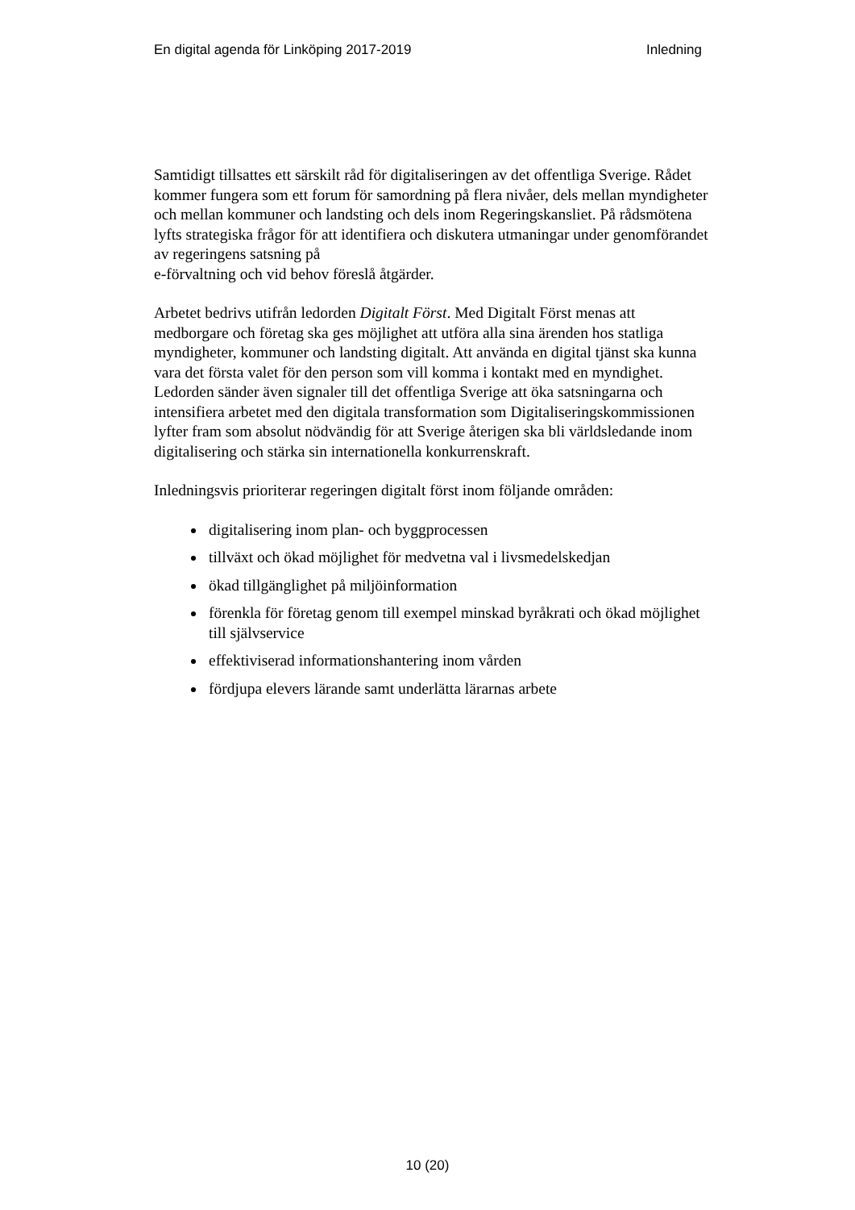En digital agenda för Linköping 2017-2019
Inledning
Samtidigt tillsattes ett särskilt råd för digitaliseringen av det offentliga Sverige. Rådet kommer fungera som ett forum för samordning på flera nivåer, dels mellan myndigheter och mellan kommuner och landsting och dels inom Regeringskansliet. På rådsmötena lyfts strategiska frågor för att identifiera och diskutera utmaningar under genomförandet av regeringens satsning på
e-förvaltning och vid behov föreslå åtgärder.
Arbetet bedrivs utifrån ledorden Digitalt Först. Med Digitalt Först menas att medborgare och företag ska ges möjlighet att utföra alla sina ärenden hos statliga myndigheter, kommuner och landsting digitalt. Att använda en digital tjänst ska kunna vara det första valet för den person som vill komma i kontakt med en myndighet. Ledorden sänder även signaler till det offentliga Sverige att öka satsningarna och intensifiera arbetet med den digitala transformation som Digitaliseringskommissionen lyfter fram som absolut nödvändig för att Sverige återigen ska bli världsledande inom digitalisering och stärka sin internationella konkurrenskraft.
Inledningsvis prioriterar regeringen digitalt först inom följande områden:
digitalisering inom plan- och byggprocessen
tillväxt och ökad möjlighet för medvetna val i livsmedelskedjan
ökad tillgänglighet på miljöinformation
förenkla för företag genom till exempel minskad byråkrati och ökad möjlighet till självservice
effektiviserad informationshantering inom vården
fördjupa elevers lärande samt underlätta lärarnas arbete
10 (20)